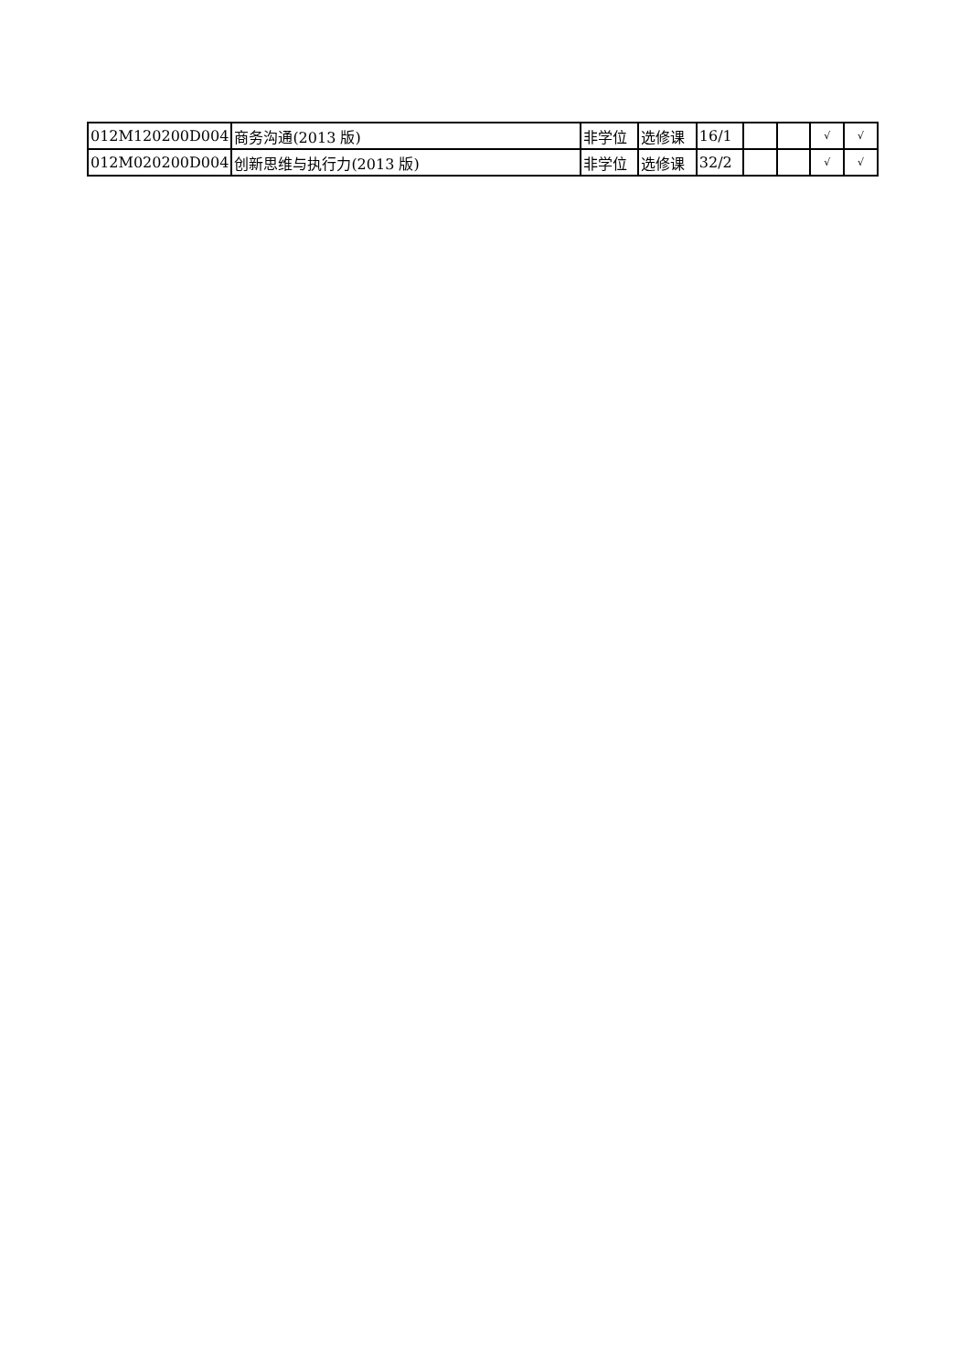| 012M120200D004 | 商务沟通(2013 版) | 非学位 | 选修课 | 16/1 | | | √ | √ |
| 012M020200D004 | 创新思维与执行力(2013 版) | 非学位 | 选修课 | 32/2 | | | √ | √ |